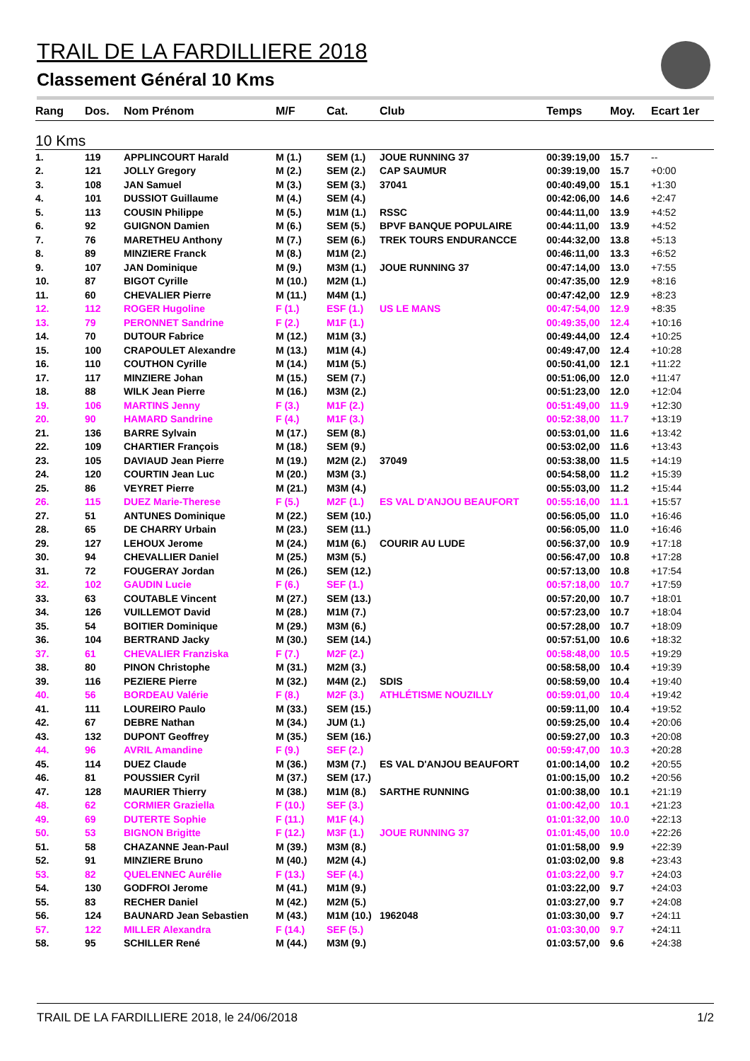TRAIL DE LA FARDILLIERE 2018
Classement Général 10 Kms
| Rang | Dos. | Nom Prénom | M/F | Cat. | Club | Temps | Moy. | Ecart 1er |
| --- | --- | --- | --- | --- | --- | --- | --- | --- |
| 10 Kms | | | | | | | | |
| 1. | 119 | APPLINCOURT Harald | M (1.) | SEM (1.) | JOUE RUNNING 37 | 00:39:19,00 | 15.7 | -- |
| 2. | 121 | JOLLY Gregory | M (2.) | SEM (2.) | CAP SAUMUR | 00:39:19,00 | 15.7 | +0:00 |
| 3. | 108 | JAN Samuel | M (3.) | SEM (3.) | 37041 | 00:40:49,00 | 15.1 | +1:30 |
| 4. | 101 | DUSSIOT Guillaume | M (4.) | SEM (4.) | | 00:42:06,00 | 14.6 | +2:47 |
| 5. | 113 | COUSIN Philippe | M (5.) | M1M (1.) | RSSC | 00:44:11,00 | 13.9 | +4:52 |
| 6. | 92 | GUIGNON Damien | M (6.) | SEM (5.) | BPVF BANQUE POPULAIRE | 00:44:11,00 | 13.9 | +4:52 |
| 7. | 76 | MARETHEU Anthony | M (7.) | SEM (6.) | TREK TOURS ENDURANCCE | 00:44:32,00 | 13.8 | +5:13 |
| 8. | 89 | MINZIERE Franck | M (8.) | M1M (2.) | | 00:46:11,00 | 13.3 | +6:52 |
| 9. | 107 | JAN Dominique | M (9.) | M3M (1.) | JOUE RUNNING 37 | 00:47:14,00 | 13.0 | +7:55 |
| 10. | 87 | BIGOT Cyrille | M (10.) | M2M (1.) | | 00:47:35,00 | 12.9 | +8:16 |
| 11. | 60 | CHEVALIER Pierre | M (11.) | M4M (1.) | | 00:47:42,00 | 12.9 | +8:23 |
| 12. | 112 | ROGER Hugoline | F (1.) | ESF (1.) | US LE MANS | 00:47:54,00 | 12.9 | +8:35 |
| 13. | 79 | PERONNET Sandrine | F (2.) | M1F (1.) | | 00:49:35,00 | 12.4 | +10:16 |
| 14. | 70 | DUTOUR Fabrice | M (12.) | M1M (3.) | | 00:49:44,00 | 12.4 | +10:25 |
| 15. | 100 | CRAPOULET Alexandre | M (13.) | M1M (4.) | | 00:49:47,00 | 12.4 | +10:28 |
| 16. | 110 | COUTHON Cyrille | M (14.) | M1M (5.) | | 00:50:41,00 | 12.1 | +11:22 |
| 17. | 117 | MINZIERE Johan | M (15.) | SEM (7.) | | 00:51:06,00 | 12.0 | +11:47 |
| 18. | 88 | WILK Jean Pierre | M (16.) | M3M (2.) | | 00:51:23,00 | 12.0 | +12:04 |
| 19. | 106 | MARTINS Jenny | F (3.) | M1F (2.) | | 00:51:49,00 | 11.9 | +12:30 |
| 20. | 90 | HAMARD Sandrine | F (4.) | M1F (3.) | | 00:52:38,00 | 11.7 | +13:19 |
| 21. | 136 | BARRE Sylvain | M (17.) | SEM (8.) | | 00:53:01,00 | 11.6 | +13:42 |
| 22. | 109 | CHARTIER François | M (18.) | SEM (9.) | | 00:53:02,00 | 11.6 | +13:43 |
| 23. | 105 | DAVIAUD Jean Pierre | M (19.) | M2M (2.) | 37049 | 00:53:38,00 | 11.5 | +14:19 |
| 24. | 120 | COURTIN Jean Luc | M (20.) | M3M (3.) | | 00:54:58,00 | 11.2 | +15:39 |
| 25. | 86 | VEYRET Pierre | M (21.) | M3M (4.) | | 00:55:03,00 | 11.2 | +15:44 |
| 26. | 115 | DUEZ Marie-Therese | F (5.) | M2F (1.) | ES VAL D'ANJOU BEAUFORT | 00:55:16,00 | 11.1 | +15:57 |
| 27. | 51 | ANTUNES Dominique | M (22.) | SEM (10.) | | 00:56:05,00 | 11.0 | +16:46 |
| 28. | 65 | DE CHARRY Urbain | M (23.) | SEM (11.) | | 00:56:05,00 | 11.0 | +16:46 |
| 29. | 127 | LEHOUX Jerome | M (24.) | M1M (6.) | COURIR AU LUDE | 00:56:37,00 | 10.9 | +17:18 |
| 30. | 94 | CHEVALLIER Daniel | M (25.) | M3M (5.) | | 00:56:47,00 | 10.8 | +17:28 |
| 31. | 72 | FOUGERAY Jordan | M (26.) | SEM (12.) | | 00:57:13,00 | 10.8 | +17:54 |
| 32. | 102 | GAUDIN Lucie | F (6.) | SEF (1.) | | 00:57:18,00 | 10.7 | +17:59 |
| 33. | 63 | COUTABLE Vincent | M (27.) | SEM (13.) | | 00:57:20,00 | 10.7 | +18:01 |
| 34. | 126 | VUILLEMOT David | M (28.) | M1M (7.) | | 00:57:23,00 | 10.7 | +18:04 |
| 35. | 54 | BOITIER Dominique | M (29.) | M3M (6.) | | 00:57:28,00 | 10.7 | +18:09 |
| 36. | 104 | BERTRAND Jacky | M (30.) | SEM (14.) | | 00:57:51,00 | 10.6 | +18:32 |
| 37. | 61 | CHEVALIER Franziska | F (7.) | M2F (2.) | | 00:58:48,00 | 10.5 | +19:29 |
| 38. | 80 | PINON Christophe | M (31.) | M2M (3.) | | 00:58:58,00 | 10.4 | +19:39 |
| 39. | 116 | PEZIERE Pierre | M (32.) | M4M (2.) | SDIS | 00:58:59,00 | 10.4 | +19:40 |
| 40. | 56 | BORDEAU Valérie | F (8.) | M2F (3.) | ATHLÉTISME NOUZILLY | 00:59:01,00 | 10.4 | +19:42 |
| 41. | 111 | LOUREIRO Paulo | M (33.) | SEM (15.) | | 00:59:11,00 | 10.4 | +19:52 |
| 42. | 67 | DEBRE Nathan | M (34.) | JUM (1.) | | 00:59:25,00 | 10.4 | +20:06 |
| 43. | 132 | DUPONT Geoffrey | M (35.) | SEM (16.) | | 00:59:27,00 | 10.3 | +20:08 |
| 44. | 96 | AVRIL Amandine | F (9.) | SEF (2.) | | 00:59:47,00 | 10.3 | +20:28 |
| 45. | 114 | DUEZ Claude | M (36.) | M3M (7.) | ES VAL D'ANJOU BEAUFORT | 01:00:14,00 | 10.2 | +20:55 |
| 46. | 81 | POUSSIER Cyril | M (37.) | SEM (17.) | | 01:00:15,00 | 10.2 | +20:56 |
| 47. | 128 | MAURIER Thierry | M (38.) | M1M (8.) | SARTHE RUNNING | 01:00:38,00 | 10.1 | +21:19 |
| 48. | 62 | CORMIER Graziella | F (10.) | SEF (3.) | | 01:00:42,00 | 10.1 | +21:23 |
| 49. | 69 | DUTERTE Sophie | F (11.) | M1F (4.) | | 01:01:32,00 | 10.0 | +22:13 |
| 50. | 53 | BIGNON Brigitte | F (12.) | M3F (1.) | JOUE RUNNING 37 | 01:01:45,00 | 10.0 | +22:26 |
| 51. | 58 | CHAZANNE Jean-Paul | M (39.) | M3M (8.) | | 01:01:58,00 | 9.9 | +22:39 |
| 52. | 91 | MINZIERE Bruno | M (40.) | M2M (4.) | | 01:03:02,00 | 9.8 | +23:43 |
| 53. | 82 | QUELENNEC Aurélie | F (13.) | SEF (4.) | | 01:03:22,00 | 9.7 | +24:03 |
| 54. | 130 | GODFROI Jerome | M (41.) | M1M (9.) | | 01:03:22,00 | 9.7 | +24:03 |
| 55. | 83 | RECHER Daniel | M (42.) | M2M (5.) | | 01:03:27,00 | 9.7 | +24:08 |
| 56. | 124 | BAUNARD Jean Sebastien | M (43.) | M1M (10.) | 1962048 | 01:03:30,00 | 9.7 | +24:11 |
| 57. | 122 | MILLER Alexandra | F (14.) | SEF (5.) | | 01:03:30,00 | 9.7 | +24:11 |
| 58. | 95 | SCHILLER René | M (44.) | M3M (9.) | | 01:03:57,00 | 9.6 | +24:38 |
TRAIL DE LA FARDILLIERE 2018, le 24/06/2018 1/2